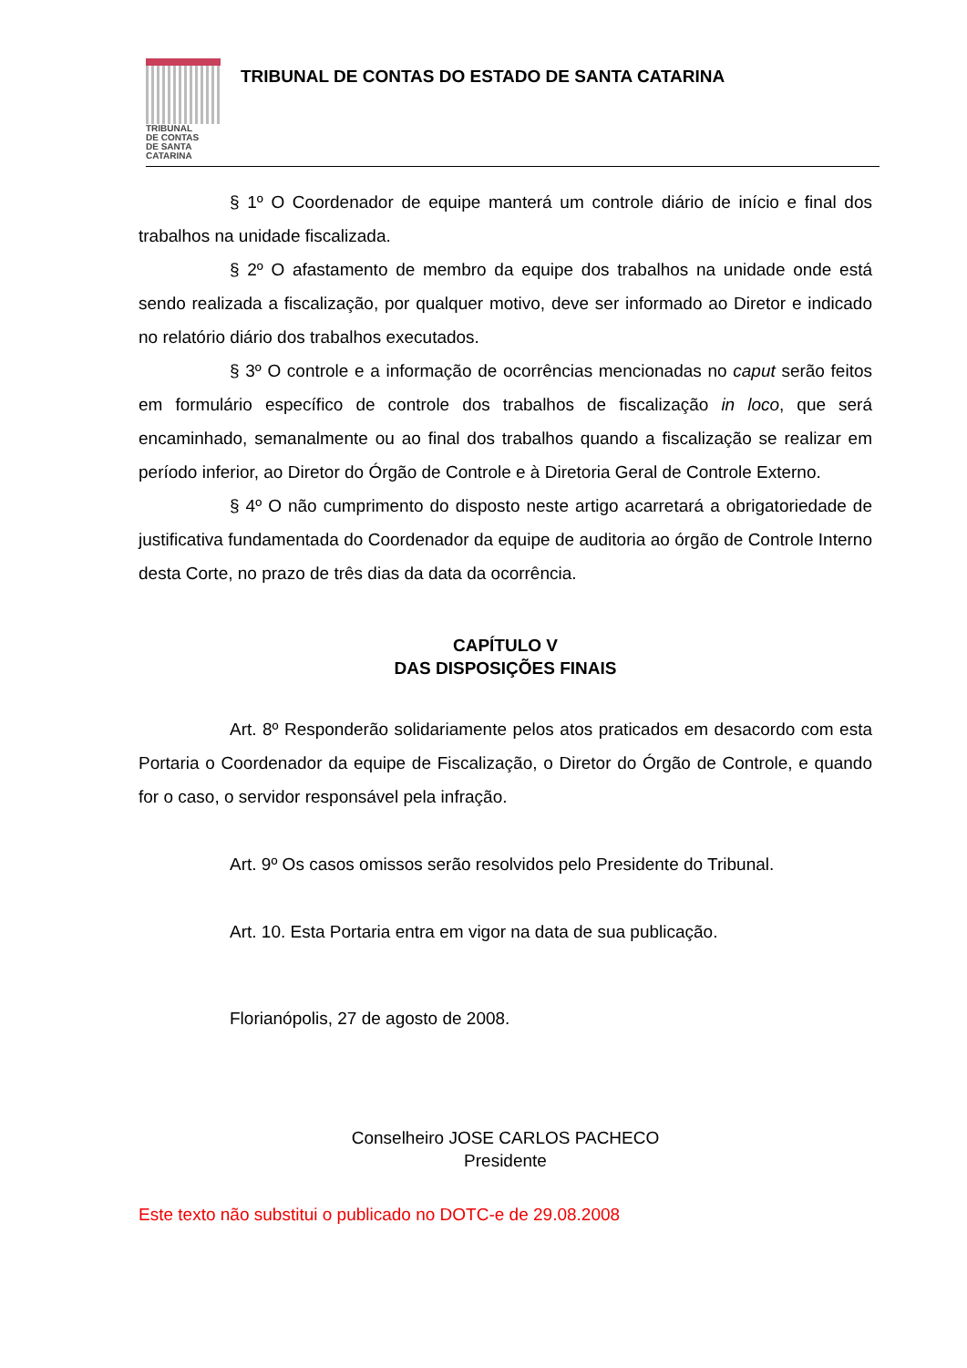TRIBUNAL
DE CONTAS
DE SANTA
CATARINA
TRIBUNAL DE CONTAS DO ESTADO DE SANTA CATARINA
§ 1º O Coordenador de equipe manterá um controle diário de início e final dos trabalhos na unidade fiscalizada.
§ 2º O afastamento de membro da equipe dos trabalhos na unidade onde está sendo realizada a fiscalização, por qualquer motivo, deve ser informado ao Diretor e indicado no relatório diário dos trabalhos executados.
§ 3º O controle e a informação de ocorrências mencionadas no caput serão feitos em formulário específico de controle dos trabalhos de fiscalização in loco, que será encaminhado, semanalmente ou ao final dos trabalhos quando a fiscalização se realizar em período inferior, ao Diretor do Órgão de Controle e à Diretoria Geral de Controle Externo.
§ 4º O não cumprimento do disposto neste artigo acarretará a obrigatoriedade de justificativa fundamentada do Coordenador da equipe de auditoria ao órgão de Controle Interno desta Corte, no prazo de três dias da data da ocorrência.
CAPÍTULO V
DAS DISPOSIÇÕES FINAIS
Art. 8º Responderão solidariamente pelos atos praticados em desacordo com esta Portaria o Coordenador da equipe de Fiscalização, o Diretor do Órgão de Controle, e quando for o caso, o servidor responsável pela infração.
Art. 9º Os casos omissos serão resolvidos pelo Presidente do Tribunal.
Art. 10. Esta Portaria entra em vigor na data de sua publicação.
Florianópolis, 27 de agosto de 2008.
Conselheiro JOSE CARLOS PACHECO
Presidente
Este texto não substitui o publicado no DOTC-e de 29.08.2008